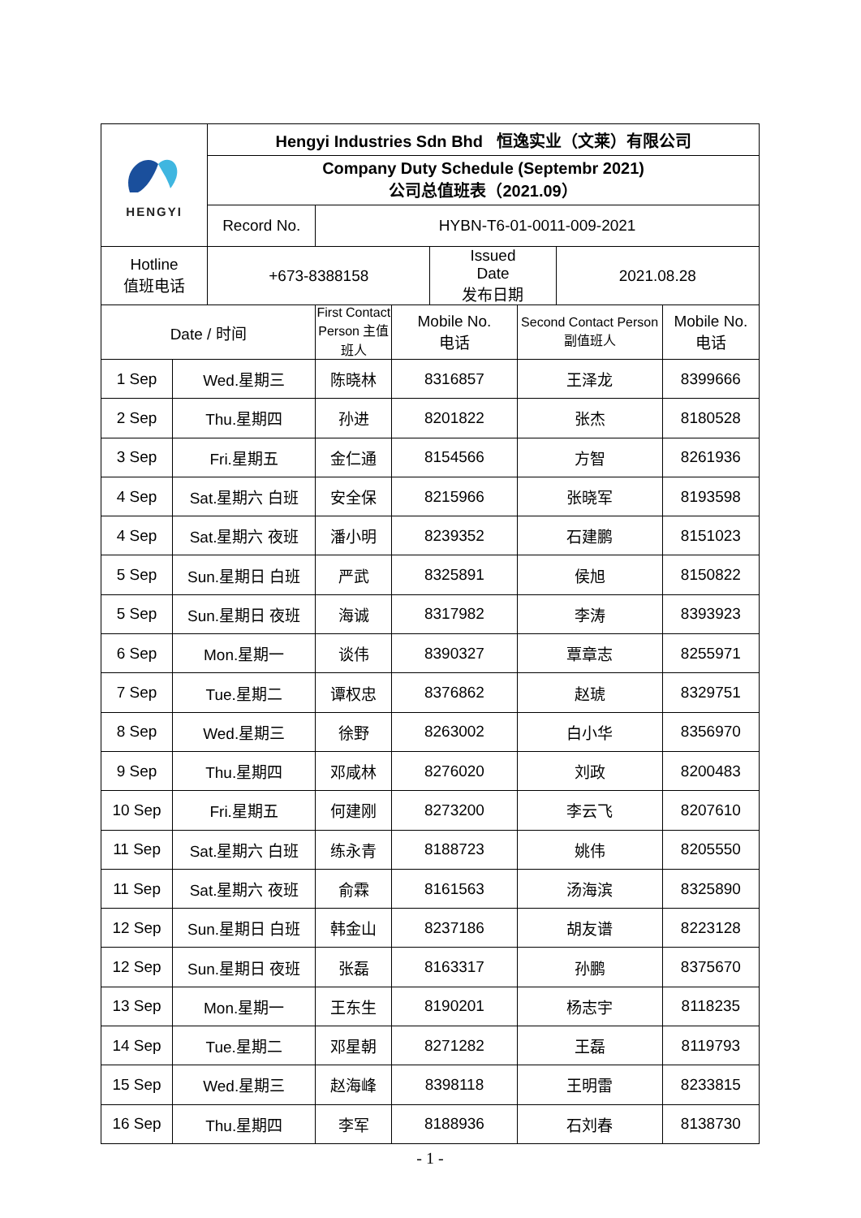| HENGYI | | Hengyi Industries Sdn Bhd 恒逸实业（文莱）有限公司 | | | | | | |
| | | Company Duty Schedule (Septembr 2021) 公司总值班表（2021.09） | | | | | | |
| | | Record No. | HYBN-T6-01-0011-009-2021 | | | | | |
| Hotline 值班电话 | | +673-8388158 | | | Issued Date 发布日期 | | 2021.08.28 | |
| Date / 时间 | | | First Contact Person 主值班人 | Mobile No. 电话 | | Second Contact Person 副值班人 | | Mobile No. 电话 |
| 1 Sep | Wed.星期三 | | 陈晓林 | 8316857 | | 王泽龙 | | 8399666 |
| 2 Sep | Thu.星期四 | | 孙进 | 8201822 | | 张杰 | | 8180528 |
| 3 Sep | Fri.星期五 | | 金仁通 | 8154566 | | 方智 | | 8261936 |
| 4 Sep | Sat.星期六 白班 | | 安全保 | 8215966 | | 张晓军 | | 8193598 |
| 4 Sep | Sat.星期六 夜班 | | 潘小明 | 8239352 | | 石建鹏 | | 8151023 |
| 5 Sep | Sun.星期日 白班 | | 严武 | 8325891 | | 侯旭 | | 8150822 |
| 5 Sep | Sun.星期日 夜班 | | 海诚 | 8317982 | | 李涛 | | 8393923 |
| 6 Sep | Mon.星期一 | | 谈伟 | 8390327 | | 覃章志 | | 8255971 |
| 7 Sep | Tue.星期二 | | 谭权忠 | 8376862 | | 赵琥 | | 8329751 |
| 8 Sep | Wed.星期三 | | 徐野 | 8263002 | | 白小华 | | 8356970 |
| 9 Sep | Thu.星期四 | | 邓咸林 | 8276020 | | 刘政 | | 8200483 |
| 10 Sep | Fri.星期五 | | 何建刚 | 8273200 | | 李云飞 | | 8207610 |
| 11 Sep | Sat.星期六 白班 | | 练永青 | 8188723 | | 姚伟 | | 8205550 |
| 11 Sep | Sat.星期六 夜班 | | 俞霖 | 8161563 | | 汤海滨 | | 8325890 |
| 12 Sep | Sun.星期日 白班 | | 韩金山 | 8237186 | | 胡友谱 | | 8223128 |
| 12 Sep | Sun.星期日 夜班 | | 张磊 | 8163317 | | 孙鹏 | | 8375670 |
| 13 Sep | Mon.星期一 | | 王东生 | 8190201 | | 杨志宇 | | 8118235 |
| 14 Sep | Tue.星期二 | | 邓星朝 | 8271282 | | 王磊 | | 8119793 |
| 15 Sep | Wed.星期三 | | 赵海峰 | 8398118 | | 王明雷 | | 8233815 |
| 16 Sep | Thu.星期四 | | 李军 | 8188936 | | 石刘春 | | 8138730 |
- 1 -